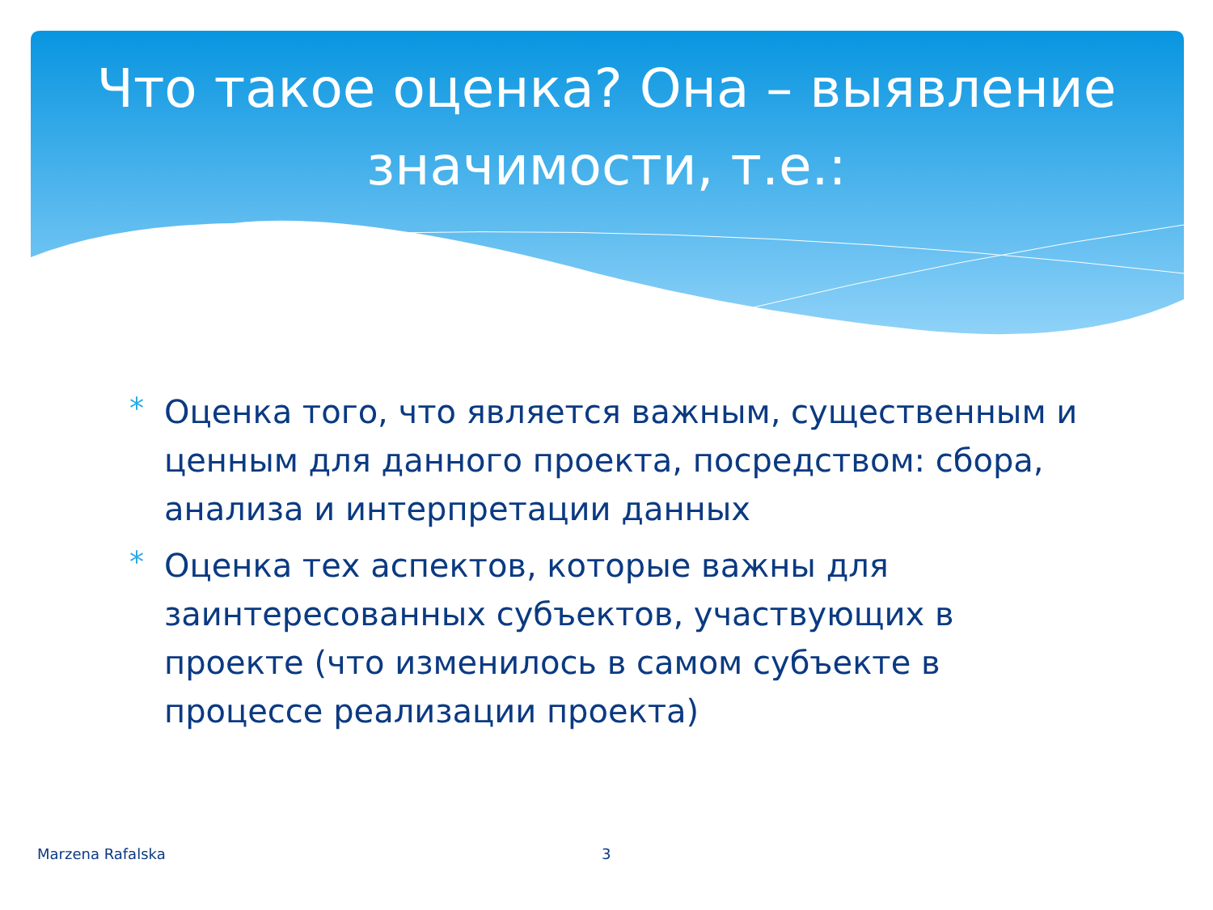Что такое оценка? Она – выявление значимости, т.е.:
* Оценка того, что является важным, существенным и ценным для данного проекта, посредством: сбора, анализа и интерпретации данных
* Оценка тех аспектов, которые важны для заинтересованных субъектов, участвующих в проекте (что изменилось в самом субъекте в процессе реализации проекта)
Marzena Rafalska 3